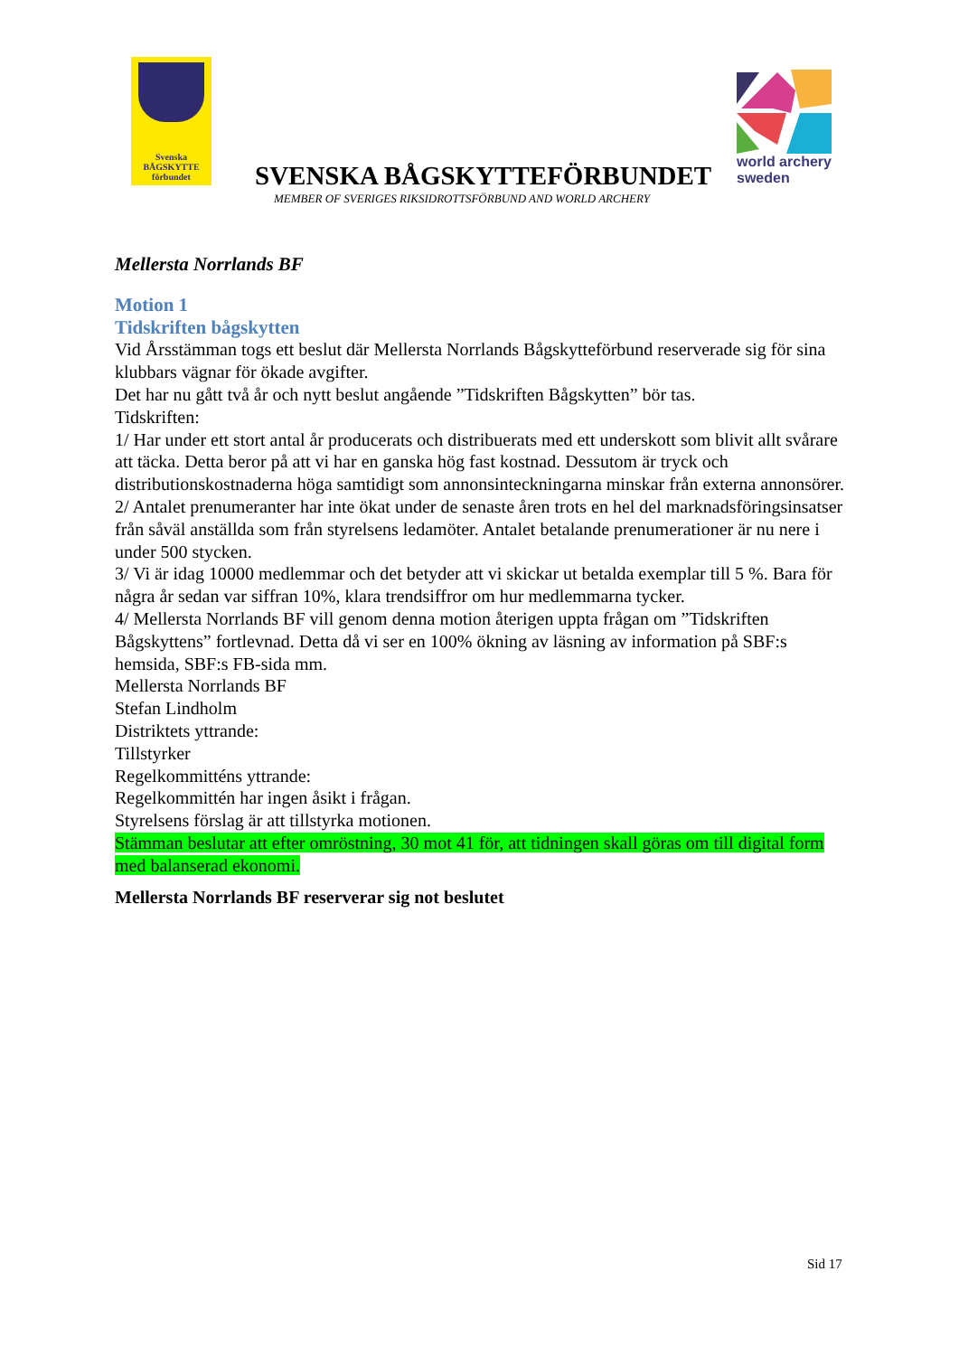Svenska
BÅGSKYTTE
förbundet
world archery
sweden
SVENSKA BÅGSKYTTEFÖRBUNDET
MEMBER OF SVERIGES RIKSIDROTTSFÖRBUND AND WORLD ARCHERY
Mellersta Norrlands BF
Motion 1
Tidskriften bågskytten
Vid Årsstämman togs ett beslut där Mellersta Norrlands Bågskytteförbund reserverade sig för sina klubbars vägnar för ökade avgifter.
Det har nu gått två år och nytt beslut angående ”Tidskriften Bågskytten” bör tas.
Tidskriften:
1/ Har under ett stort antal år producerats och distribuerats med ett underskott som blivit allt svårare att täcka. Detta beror på att vi har en ganska hög fast kostnad. Dessutom är tryck och distributionskostnaderna höga samtidigt som annonsinteckningarna minskar från externa annonsörer.
2/ Antalet prenumeranter har inte ökat under de senaste åren trots en hel del marknadsföringsinsatser från såväl anställda som från styrelsens ledamöter. Antalet betalande prenumerationer är nu nere i under 500 stycken.
3/ Vi är idag 10000 medlemmar och det betyder att vi skickar ut betalda exemplar till 5 %. Bara för några år sedan var siffran 10%, klara trendsiffror om hur medlemmarna tycker.
4/ Mellersta Norrlands BF vill genom denna motion återigen uppta frågan om ”Tidskriften Bågskyttens” fortlevnad. Detta då vi ser en 100% ökning av läsning av information på SBF:s hemsida, SBF:s FB-sida mm.
Mellersta Norrlands BF
Stefan Lindholm
Distriktets yttrande:
Tillstyrker
Regelkommitténs yttrande:
Regelkommittén har ingen åsikt i frågan.
Styrelsens förslag är att tillstyrka motionen.
Stämman beslutar att efter omröstning, 30 mot 41 för, att tidningen skall göras om till digital form med balanserad ekonomi.
Mellersta Norrlands BF reserverar sig not beslutet
Sid 17